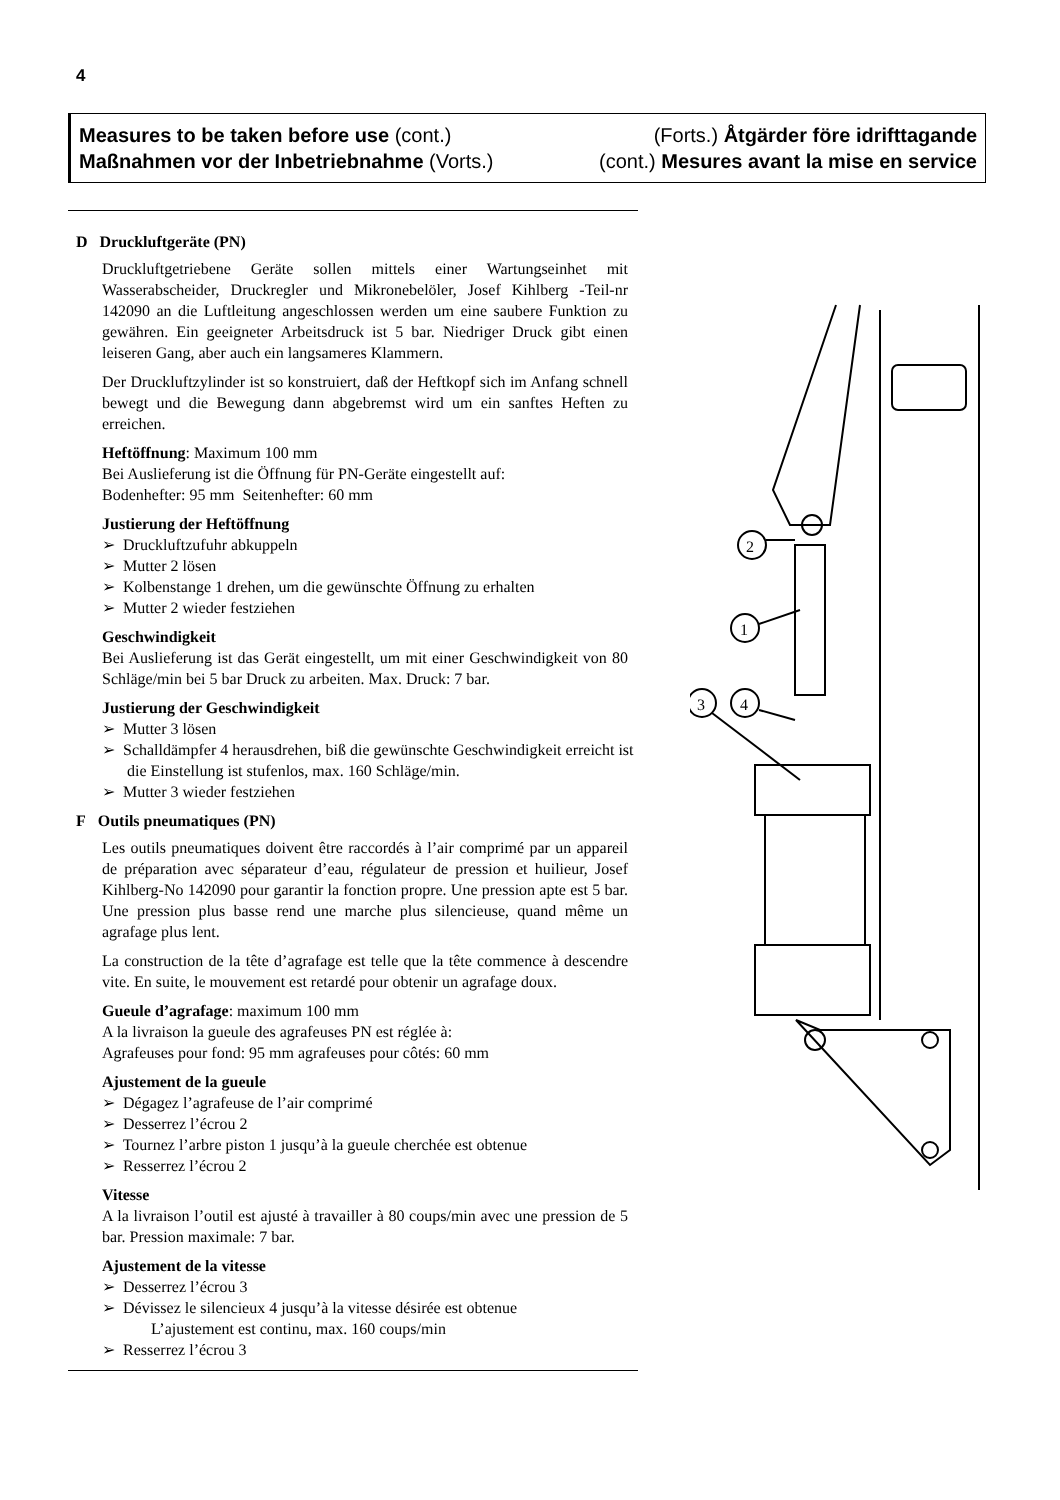4
Measures to be taken before use (cont.) (Forts.) Åtgärder före idrifttagande
Maßnahmen vor der Inbetriebnahme (Vorts.) (cont.) Mesures avant la mise en service
D Druckluftgeräte (PN)
Druckluftgetriebene Geräte sollen mittels einer Wartungseinhet mit Wasserabscheider, Druckregler und Mikronebelöler, Josef Kihlberg -Teil-nr 142090 an die Luftleitung angeschlossen werden um eine saubere Funktion zu gewähren. Ein geeigneter Arbeitsdruck ist 5 bar. Niedriger Druck gibt einen leiseren Gang, aber auch ein langsameres Klammern.
Der Druckluftzylinder ist so konstruiert, daß der Heftkopf sich im Anfang schnell bewegt und die Bewegung dann abgebremst wird um ein sanftes Heften zu erreichen.
Heftöffnung: Maximum 100 mm
Bei Auslieferung ist die Öffnung für PN-Geräte eingestellt auf:
Bodenhefter: 95 mm Seitenhefter: 60 mm
Justierung der Heftöffnung
➢ Druckluftzufuhr abkuppeln
➢ Mutter 2 lösen
➢ Kolbenstange 1 drehen, um die gewünschte Öffnung zu erhalten
➢ Mutter 2 wieder festziehen
Geschwindigkeit
Bei Auslieferung ist das Gerät eingestellt, um mit einer Geschwindigkeit von 80 Schläge/min bei 5 bar Druck zu arbeiten. Max. Druck: 7 bar.
Justierung der Geschwindigkeit
➢ Mutter 3 lösen
➢ Schalldämpfer 4 herausdrehen, biß die gewünschte Geschwindigkeit erreicht ist die Einstellung ist stufenlos, max. 160 Schläge/min.
➢ Mutter 3 wieder festziehen
F Outils pneumatiques (PN)
Les outils pneumatiques doivent être raccordés à l’air comprimé par un appareil de préparation avec séparateur d’eau, régulateur de pression et huilieur, Josef Kihlberg-No 142090 pour garantir la fonction propre. Une pression apte est 5 bar. Une pression plus basse rend une marche plus silencieuse, quand même un agrafage plus lent.
La construction de la tête d’agrafage est telle que la tête commence à descendre vite. En suite, le mouvement est retardé pour obtenir un agrafage doux.
Gueule d’agrafage: maximum 100 mm
A la livraison la gueule des agrafeuses PN est réglée à:
Agrafeuses pour fond: 95 mm agrafeuses pour côtés: 60 mm
Ajustement de la gueule
➢ Dégagez l’agrafeuse de l’air comprimé
➢ Desserrez l’écrou 2
➢ Tournez l’arbre piston 1 jusqu’à la gueule cherchée est obtenue
➢ Resserrez l’écrou 2
Vitesse
A la livraison l’outil est ajusté à travailler à 80 coups/min avec une pression de 5 bar. Pression maximale: 7 bar.
Ajustement de la vitesse
➢ Desserrez l’écrou 3
➢ Dévissez le silencieux 4 jusqu’à la vitesse désirée est obtenue
L’ajustement est continu, max. 160 coups/min
➢ Resserrez l’écrou 3
2
1
3
4